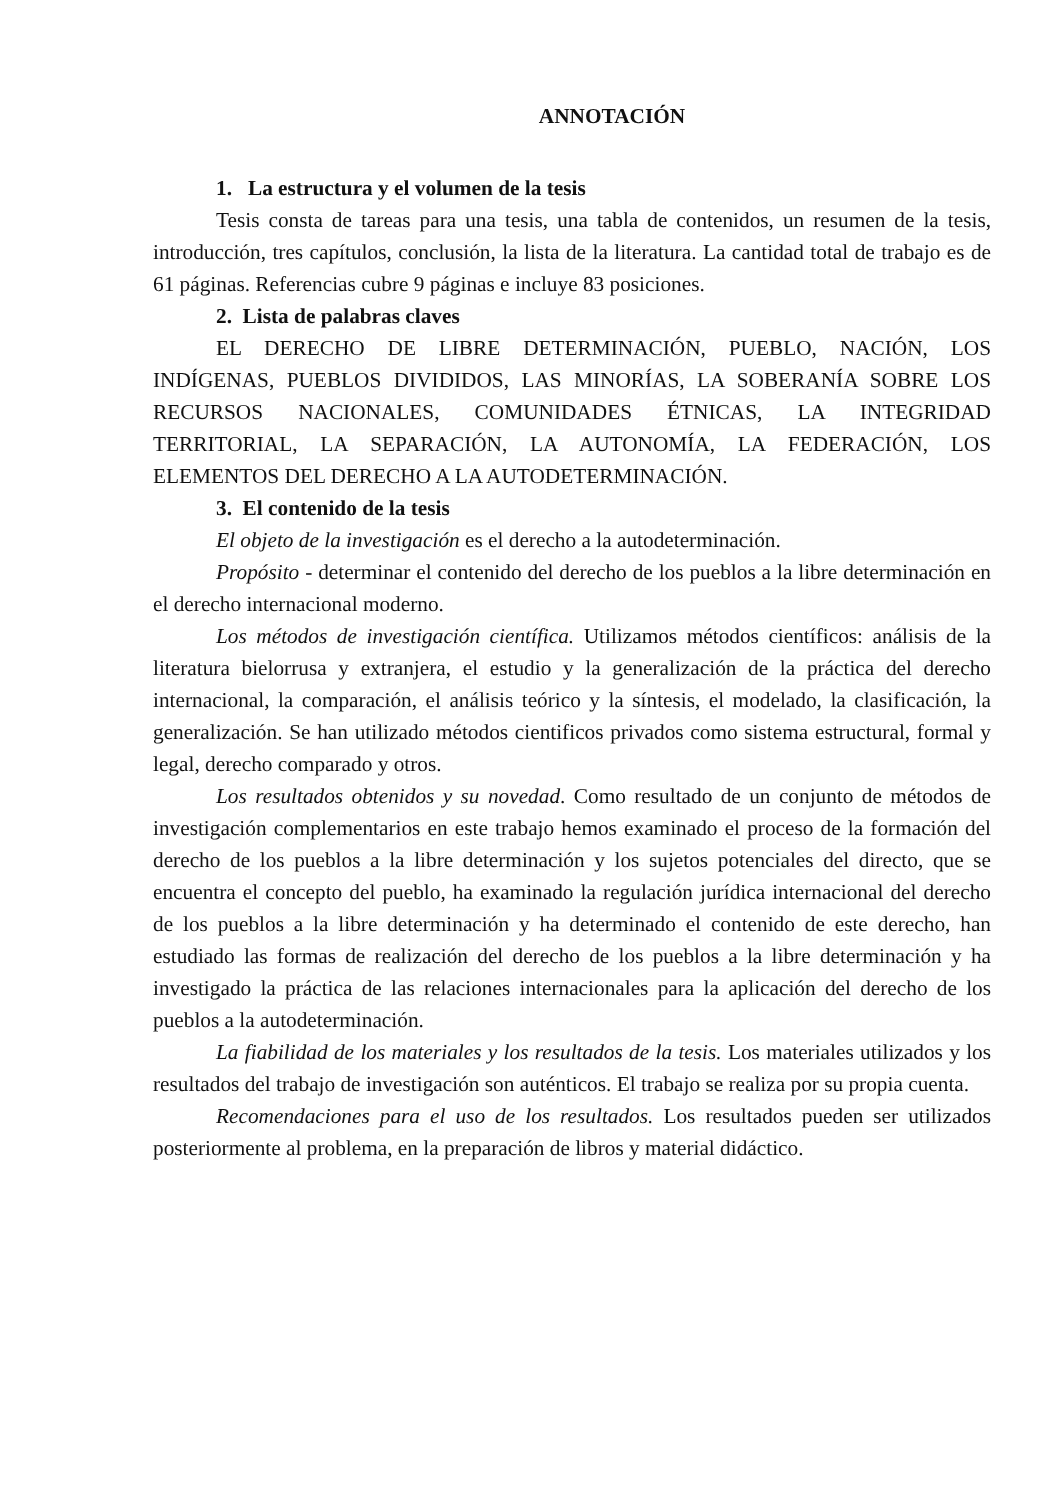ANNOTACIÓN
1. La estructura y el volumen de la tesis
Tesis consta de tareas para una tesis, una tabla de contenidos, un resumen de la tesis, introducción, tres capítulos, conclusión, la lista de la literatura. La cantidad total de trabajo es de 61 páginas. Referencias cubre 9 páginas e incluye 83 posiciones.
2. Lista de palabras claves
EL DERECHO DE LIBRE DETERMINACIÓN, PUEBLO, NACIÓN, LOS INDÍGENAS, PUEBLOS DIVIDIDOS, LAS MINORÍAS, LA SOBERANÍA SOBRE LOS RECURSOS NACIONALES, COMUNIDADES ÉTNICAS, LA INTEGRIDAD TERRITORIAL, LA SEPARACIÓN, LA AUTONOMÍA, LA FEDERACIÓN, LOS ELEMENTOS DEL DERECHO A LA AUTODETERMINACIÓN.
3. El contenido de la tesis
El objeto de la investigación es el derecho a la autodeterminación.
Propósito - determinar el contenido del derecho de los pueblos a la libre determinación en el derecho internacional moderno.
Los métodos de investigación científica. Utilizamos métodos científicos: análisis de la literatura bielorrusa y extranjera, el estudio y la generalización de la práctica del derecho internacional, la comparación, el análisis teórico y la síntesis, el modelado, la clasificación, la generalización. Se han utilizado métodos cientificos privados como sistema estructural, formal y legal, derecho comparado y otros.
Los resultados obtenidos y su novedad. Como resultado de un conjunto de métodos de investigación complementarios en este trabajo hemos examinado el proceso de la formación del derecho de los pueblos a la libre determinación y los sujetos potenciales del directo, que se encuentra el concepto del pueblo, ha examinado la regulación jurídica internacional del derecho de los pueblos a la libre determinación y ha determinado el contenido de este derecho, han estudiado las formas de realización del derecho de los pueblos a la libre determinación y ha investigado la práctica de las relaciones internacionales para la aplicación del derecho de los pueblos a la autodeterminación.
La fiabilidad de los materiales y los resultados de la tesis. Los materiales utilizados y los resultados del trabajo de investigación son auténticos. El trabajo se realiza por su propia cuenta.
Recomendaciones para el uso de los resultados. Los resultados pueden ser utilizados posteriormente al problema, en la preparación de libros y material didáctico.